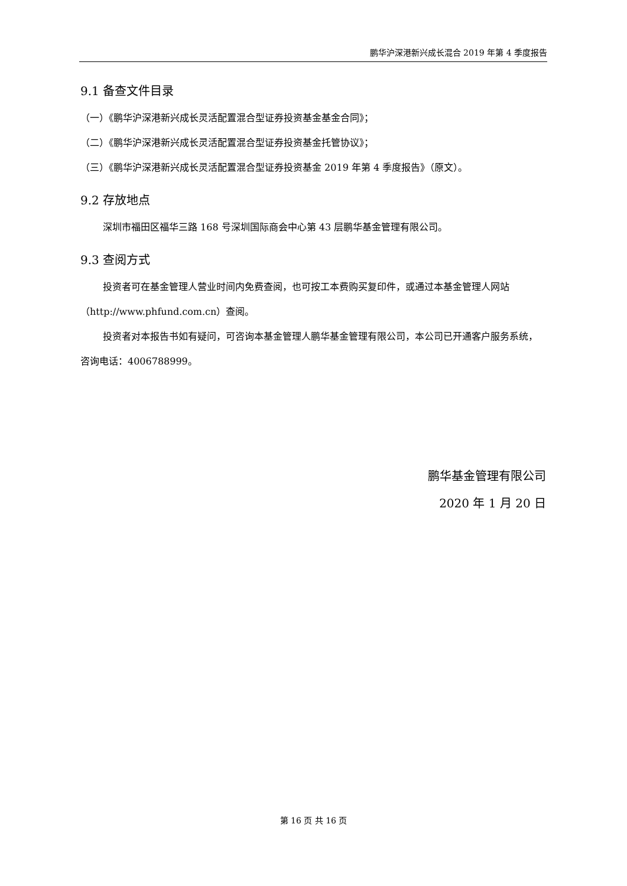鹏华沪深港新兴成长混合 2019 年第 4 季度报告
9.1 备查文件目录
（一）《鹏华沪深港新兴成长灵活配置混合型证券投资基金基金合同》；
（二）《鹏华沪深港新兴成长灵活配置混合型证券投资基金托管协议》；
（三）《鹏华沪深港新兴成长灵活配置混合型证券投资基金 2019 年第 4 季度报告》（原文）。
9.2 存放地点
深圳市福田区福华三路 168 号深圳国际商会中心第 43 层鹏华基金管理有限公司。
9.3 查阅方式
投资者可在基金管理人营业时间内免费查阅，也可按工本费购买复印件，或通过本基金管理人网站（http://www.phfund.com.cn）查阅。
投资者对本报告书如有疑问，可咨询本基金管理人鹏华基金管理有限公司，本公司已开通客户服务系统，咨询电话：4006788999。
鹏华基金管理有限公司
2020 年 1 月 20 日
第 16 页 共 16 页